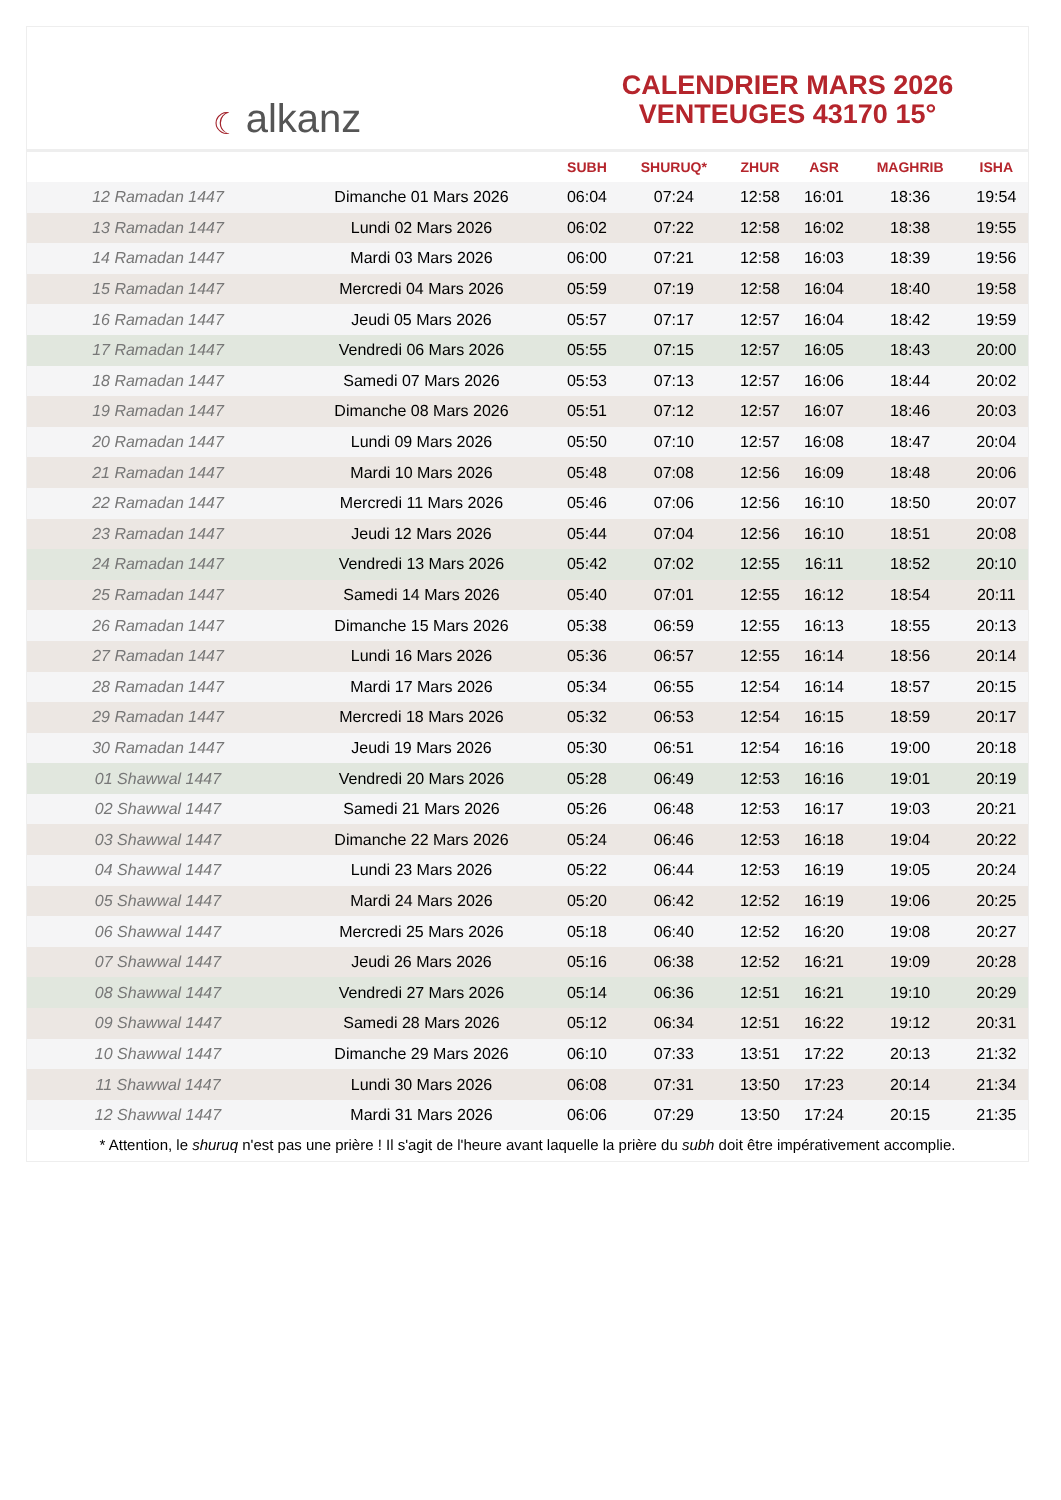☾ alkanz
CALENDRIER MARS 2026
VENTEUGES 43170 15°
| | | SUBH | SHURUQ* | ZHUR | ASR | MAGHRIB | ISHA |
| --- | --- | --- | --- | --- | --- | --- | --- |
| 12 Ramadan 1447 | Dimanche 01 Mars 2026 | 06:04 | 07:24 | 12:58 | 16:01 | 18:36 | 19:54 |
| 13 Ramadan 1447 | Lundi 02 Mars 2026 | 06:02 | 07:22 | 12:58 | 16:02 | 18:38 | 19:55 |
| 14 Ramadan 1447 | Mardi 03 Mars 2026 | 06:00 | 07:21 | 12:58 | 16:03 | 18:39 | 19:56 |
| 15 Ramadan 1447 | Mercredi 04 Mars 2026 | 05:59 | 07:19 | 12:58 | 16:04 | 18:40 | 19:58 |
| 16 Ramadan 1447 | Jeudi 05 Mars 2026 | 05:57 | 07:17 | 12:57 | 16:04 | 18:42 | 19:59 |
| 17 Ramadan 1447 | Vendredi 06 Mars 2026 | 05:55 | 07:15 | 12:57 | 16:05 | 18:43 | 20:00 |
| 18 Ramadan 1447 | Samedi 07 Mars 2026 | 05:53 | 07:13 | 12:57 | 16:06 | 18:44 | 20:02 |
| 19 Ramadan 1447 | Dimanche 08 Mars 2026 | 05:51 | 07:12 | 12:57 | 16:07 | 18:46 | 20:03 |
| 20 Ramadan 1447 | Lundi 09 Mars 2026 | 05:50 | 07:10 | 12:57 | 16:08 | 18:47 | 20:04 |
| 21 Ramadan 1447 | Mardi 10 Mars 2026 | 05:48 | 07:08 | 12:56 | 16:09 | 18:48 | 20:06 |
| 22 Ramadan 1447 | Mercredi 11 Mars 2026 | 05:46 | 07:06 | 12:56 | 16:10 | 18:50 | 20:07 |
| 23 Ramadan 1447 | Jeudi 12 Mars 2026 | 05:44 | 07:04 | 12:56 | 16:10 | 18:51 | 20:08 |
| 24 Ramadan 1447 | Vendredi 13 Mars 2026 | 05:42 | 07:02 | 12:55 | 16:11 | 18:52 | 20:10 |
| 25 Ramadan 1447 | Samedi 14 Mars 2026 | 05:40 | 07:01 | 12:55 | 16:12 | 18:54 | 20:11 |
| 26 Ramadan 1447 | Dimanche 15 Mars 2026 | 05:38 | 06:59 | 12:55 | 16:13 | 18:55 | 20:13 |
| 27 Ramadan 1447 | Lundi 16 Mars 2026 | 05:36 | 06:57 | 12:55 | 16:14 | 18:56 | 20:14 |
| 28 Ramadan 1447 | Mardi 17 Mars 2026 | 05:34 | 06:55 | 12:54 | 16:14 | 18:57 | 20:15 |
| 29 Ramadan 1447 | Mercredi 18 Mars 2026 | 05:32 | 06:53 | 12:54 | 16:15 | 18:59 | 20:17 |
| 30 Ramadan 1447 | Jeudi 19 Mars 2026 | 05:30 | 06:51 | 12:54 | 16:16 | 19:00 | 20:18 |
| 01 Shawwal 1447 | Vendredi 20 Mars 2026 | 05:28 | 06:49 | 12:53 | 16:16 | 19:01 | 20:19 |
| 02 Shawwal 1447 | Samedi 21 Mars 2026 | 05:26 | 06:48 | 12:53 | 16:17 | 19:03 | 20:21 |
| 03 Shawwal 1447 | Dimanche 22 Mars 2026 | 05:24 | 06:46 | 12:53 | 16:18 | 19:04 | 20:22 |
| 04 Shawwal 1447 | Lundi 23 Mars 2026 | 05:22 | 06:44 | 12:53 | 16:19 | 19:05 | 20:24 |
| 05 Shawwal 1447 | Mardi 24 Mars 2026 | 05:20 | 06:42 | 12:52 | 16:19 | 19:06 | 20:25 |
| 06 Shawwal 1447 | Mercredi 25 Mars 2026 | 05:18 | 06:40 | 12:52 | 16:20 | 19:08 | 20:27 |
| 07 Shawwal 1447 | Jeudi 26 Mars 2026 | 05:16 | 06:38 | 12:52 | 16:21 | 19:09 | 20:28 |
| 08 Shawwal 1447 | Vendredi 27 Mars 2026 | 05:14 | 06:36 | 12:51 | 16:21 | 19:10 | 20:29 |
| 09 Shawwal 1447 | Samedi 28 Mars 2026 | 05:12 | 06:34 | 12:51 | 16:22 | 19:12 | 20:31 |
| 10 Shawwal 1447 | Dimanche 29 Mars 2026 | 06:10 | 07:33 | 13:51 | 17:22 | 20:13 | 21:32 |
| 11 Shawwal 1447 | Lundi 30 Mars 2026 | 06:08 | 07:31 | 13:50 | 17:23 | 20:14 | 21:34 |
| 12 Shawwal 1447 | Mardi 31 Mars 2026 | 06:06 | 07:29 | 13:50 | 17:24 | 20:15 | 21:35 |
* Attention, le shuruq n'est pas une prière ! Il s'agit de l'heure avant laquelle la prière du subh doit être impérativement accomplie.